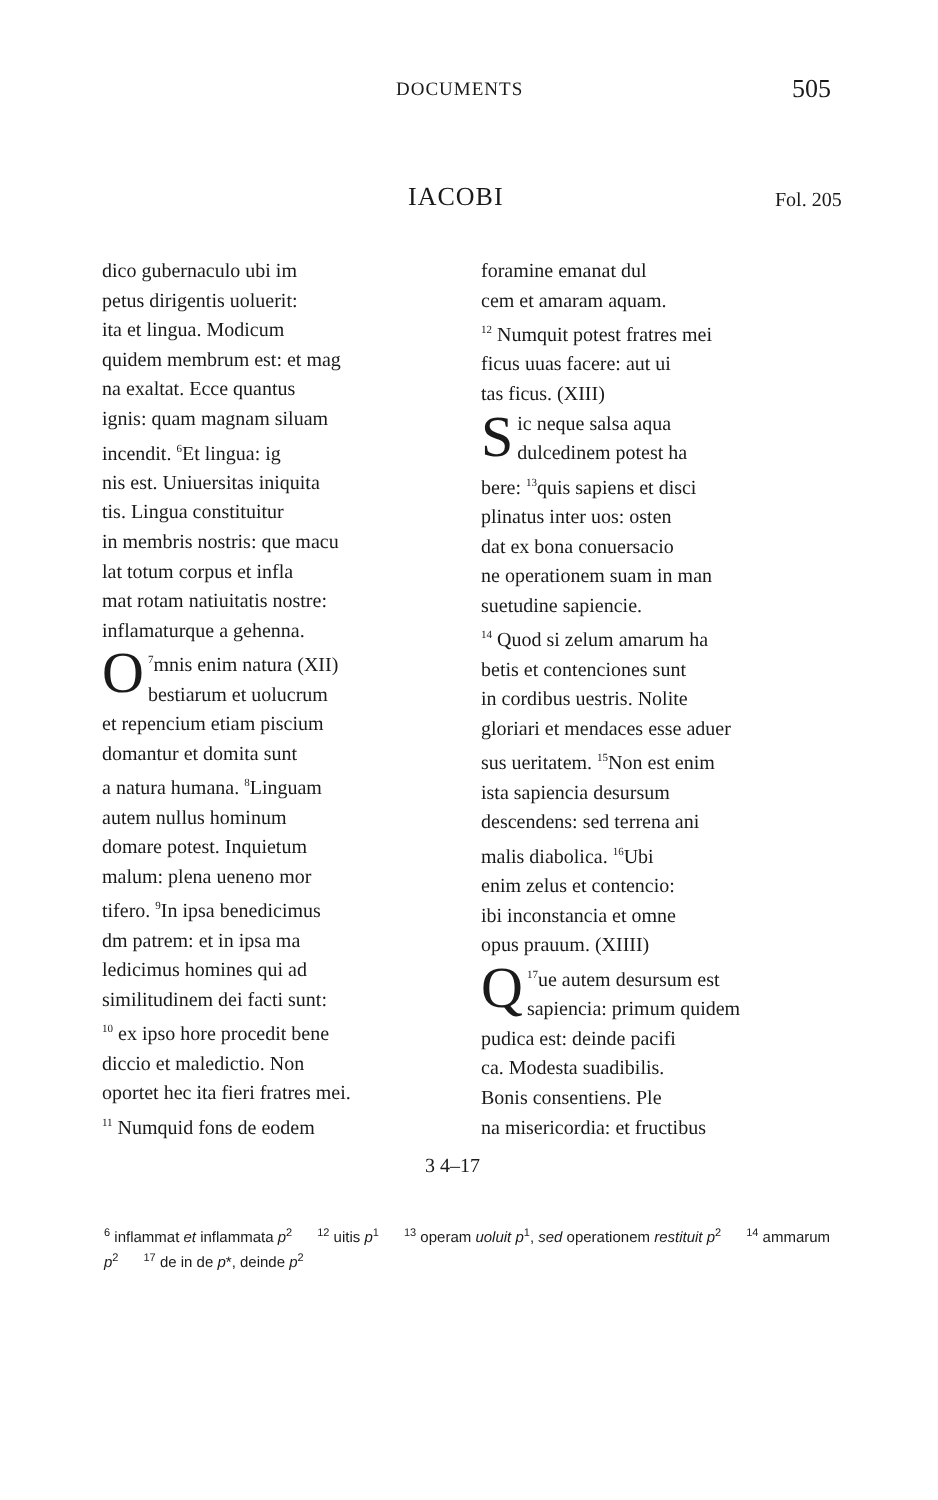DOCUMENTS 505
IACOBI Fol. 205
dico gubernaculo ubi im
petus dirigentis uoluerit:
ita et lingua. Modicum
quidem membrum est: et mag
na exaltat. Ecce quantus
ignis: quam magnam siluam
incendit. <sup>6</sup>Et lingua: ig
nis est. Uniuersitas iniquita
tis. Lingua constituitur
in membris nostris: que macu
lat totum corpus et infla
mat rotam natiuitatis nostre:
inflamaturque a gehenna.
<sup>7</sup> O mnis enim natura (XII)
bestiarum et uolucrum
et repencium etiam piscium
domantur et domita sunt
a natura humana. <sup>8</sup>Linguam
autem nullus hominum
domare potest. Inquietum
malum: plena ueneno mor
tifero. <sup>9</sup>In ipsa benedicimus
dm patrem: et in ipsa ma
ledicimus homines qui ad
similitudinem dei facti sunt:
<sup>10</sup> ex ipso hore procedit bene
diccio et maledictio. Non
oportet hec ita fieri fratres mei.
<sup>11</sup> Numquid fons de eodem
foramine emanat dul
cem et amaram aquam.
<sup>12</sup> Numquit potest fratres mei
ficus uuas facere: aut ui
tas ficus. (XIII)
Sic neque salsa aqua
dulcedinem potest ha
bere: <sup>13</sup>quis sapiens et disci
plinatus inter uos: osten
dat ex bona conuersacio
ne operationem suam in man
suetudine sapiencie.
<sup>14</sup> Quod si zelum amarum ha
betis et contenciones sunt
in cordibus uestris. Nolite
gloriari et mendaces esse aduer
sus ueritatem. <sup>15</sup>Non est enim
ista sapiencia desursum
descendens: sed terrena ani
malis diabolica. <sup>16</sup>Ubi
enim zelus et contencio:
ibi inconstancia et omne
opus prauum. (XIIII)
<sup>17</sup> Q ue autem desursum est
sapiencia: primum quidem
pudica est: deinde pacifi
ca. Modesta suadibilis.
Bonis consentiens. Ple
na misericordia: et fructibus
3 4–17
<sup>6</sup> inflammat et inflammata p<sup>2</sup> <sup>12</sup> uitis p<sup>1</sup> <sup>13</sup> operam uoluit p<sup>1</sup>, sed operationem restituit p<sup>2</sup> <sup>14</sup> ammarum p<sup>2</sup> <sup>17</sup> de in de p*, deinde p<sup>2</sup>